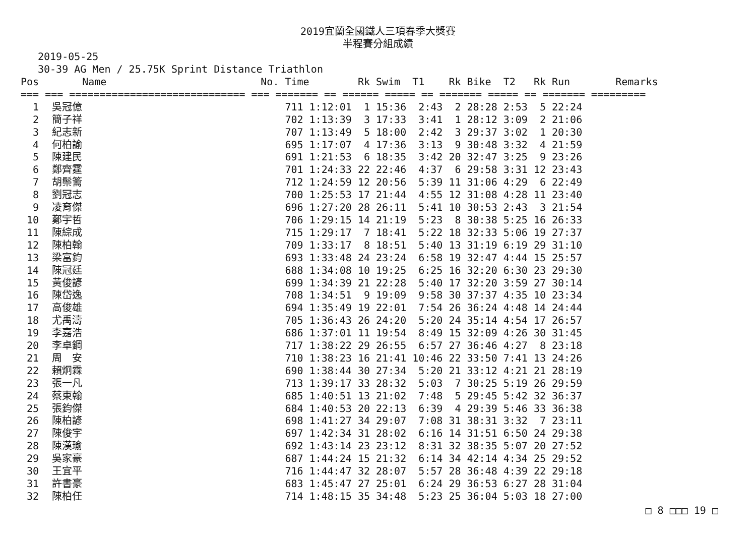2019宜蘭全國鐵人三項春季大獎賽
半程賽分組成績
2019-05-25
30-39 AG Men / 25.75K Sprint Distance Triathlon
| Pos | Name | No. | Time | Rk | Swim | T1 | Rk | Bike | T2 | Rk | Run | Remarks |
| --- | --- | --- | --- | --- | --- | --- | --- | --- | --- | --- | --- | --- |
| === === ============================= === ======= == ====== ===== == ======= ===== == ======= ========= | | | | | | | | | | | | |
| 1 | 吳冠億 | | 711 1:12:01 | 1 | 15:36 | 2:43 | 2 | 28:28 | 2:53 | 5 | 22:24 | |
| 2 | 簡子祥 | | 702 1:13:39 | 3 | 17:33 | 3:41 | 1 | 28:12 | 3:09 | 2 | 21:06 | |
| 3 | 紀志新 | | 707 1:13:49 | 5 | 18:00 | 2:42 | 3 | 29:37 | 3:02 | 1 | 20:30 | |
| 4 | 何柏諭 | | 695 1:17:07 | 4 | 17:36 | 3:13 | 9 | 30:48 | 3:32 | 4 | 21:59 | |
| 5 | 陳建民 | | 691 1:21:53 | 6 | 18:35 | 3:42 | 20 | 32:47 | 3:25 | 9 | 23:26 | |
| 6 | 鄭齊霆 | | 701 1:24:33 | 22 | 22:46 | 4:37 | 6 | 29:58 | 3:31 | 12 | 23:43 | |
| 7 | 胡鬃籥 | | 712 1:24:59 | 12 | 20:56 | 5:39 | 11 | 31:06 | 4:29 | 6 | 22:49 | |
| 8 | 劉冠志 | | 700 1:25:53 | 17 | 21:44 | 4:55 | 12 | 31:08 | 4:28 | 11 | 23:40 | |
| 9 | 凌育傑 | | 696 1:27:20 | 28 | 26:11 | 5:41 | 10 | 30:53 | 2:43 | 3 | 21:54 | |
| 10 | 鄭宇哲 | | 706 1:29:15 | 14 | 21:19 | 5:23 | 8 | 30:38 | 5:25 | 16 | 26:33 | |
| 11 | 陳綜成 | | 715 1:29:17 | 7 | 18:41 | 5:22 | 18 | 32:33 | 5:06 | 19 | 27:37 | |
| 12 | 陳柏翰 | | 709 1:33:17 | 8 | 18:51 | 5:40 | 13 | 31:19 | 6:19 | 29 | 31:10 | |
| 13 | 梁富鈞 | | 693 1:33:48 | 24 | 23:24 | 6:58 | 19 | 32:47 | 4:44 | 15 | 25:57 | |
| 14 | 陳冠廷 | | 688 1:34:08 | 10 | 19:25 | 6:25 | 16 | 32:20 | 6:30 | 23 | 29:30 | |
| 15 | 黃俊諺 | | 699 1:34:39 | 21 | 22:28 | 5:40 | 17 | 32:20 | 3:59 | 27 | 30:14 | |
| 16 | 陳岱逸 | | 708 1:34:51 | 9 | 19:09 | 9:58 | 30 | 37:37 | 4:35 | 10 | 23:34 | |
| 17 | 高俊雄 | | 694 1:35:49 | 19 | 22:01 | 7:54 | 26 | 36:24 | 4:48 | 14 | 24:44 | |
| 18 | 尤禹濤 | | 705 1:36:43 | 26 | 24:20 | 5:20 | 24 | 35:14 | 4:54 | 17 | 26:57 | |
| 19 | 李嘉浩 | | 686 1:37:01 | 11 | 19:54 | 8:49 | 15 | 32:09 | 4:26 | 30 | 31:45 | |
| 20 | 李卓鋼 | | 717 1:38:22 | 29 | 26:55 | 6:57 | 27 | 36:46 | 4:27 | 8 | 23:18 | |
| 21 | 周 安 | | 710 1:38:23 | 16 | 21:41 | 10:46 | 22 | 33:50 | 7:41 | 13 | 24:26 | |
| 22 | 賴炯霖 | | 690 1:38:44 | 30 | 27:34 | 5:20 | 21 | 33:12 | 4:21 | 21 | 28:19 | |
| 23 | 張一凡 | | 713 1:39:17 | 33 | 28:32 | 5:03 | 7 | 30:25 | 5:19 | 26 | 29:59 | |
| 24 | 蔡東翰 | | 685 1:40:51 | 13 | 21:02 | 7:48 | 5 | 29:45 | 5:42 | 32 | 36:37 | |
| 25 | 張鈞傑 | | 684 1:40:53 | 20 | 22:13 | 6:39 | 4 | 29:39 | 5:46 | 33 | 36:38 | |
| 26 | 陳柏諺 | | 698 1:41:27 | 34 | 29:07 | 7:08 | 31 | 38:31 | 3:32 | 7 | 23:11 | |
| 27 | 陳俊宇 | | 697 1:42:34 | 31 | 28:02 | 6:16 | 14 | 31:51 | 6:50 | 24 | 29:38 | |
| 28 | 陳漢瑜 | | 692 1:43:14 | 23 | 23:12 | 8:31 | 32 | 38:35 | 5:07 | 20 | 27:52 | |
| 29 | 吳家豪 | | 687 1:44:24 | 15 | 21:32 | 6:14 | 34 | 42:14 | 4:34 | 25 | 29:52 | |
| 30 | 王宜平 | | 716 1:44:47 | 32 | 28:07 | 5:57 | 28 | 36:48 | 4:39 | 22 | 29:18 | |
| 31 | 許書豪 | | 683 1:45:47 | 27 | 25:01 | 6:24 | 29 | 36:53 | 6:27 | 28 | 31:04 | |
| 32 | 陳柏任 | | 714 1:48:15 | 35 | 34:48 | 5:23 | 25 | 36:04 | 5:03 | 18 | 27:00 | |
□ 8 □□□ 19 □